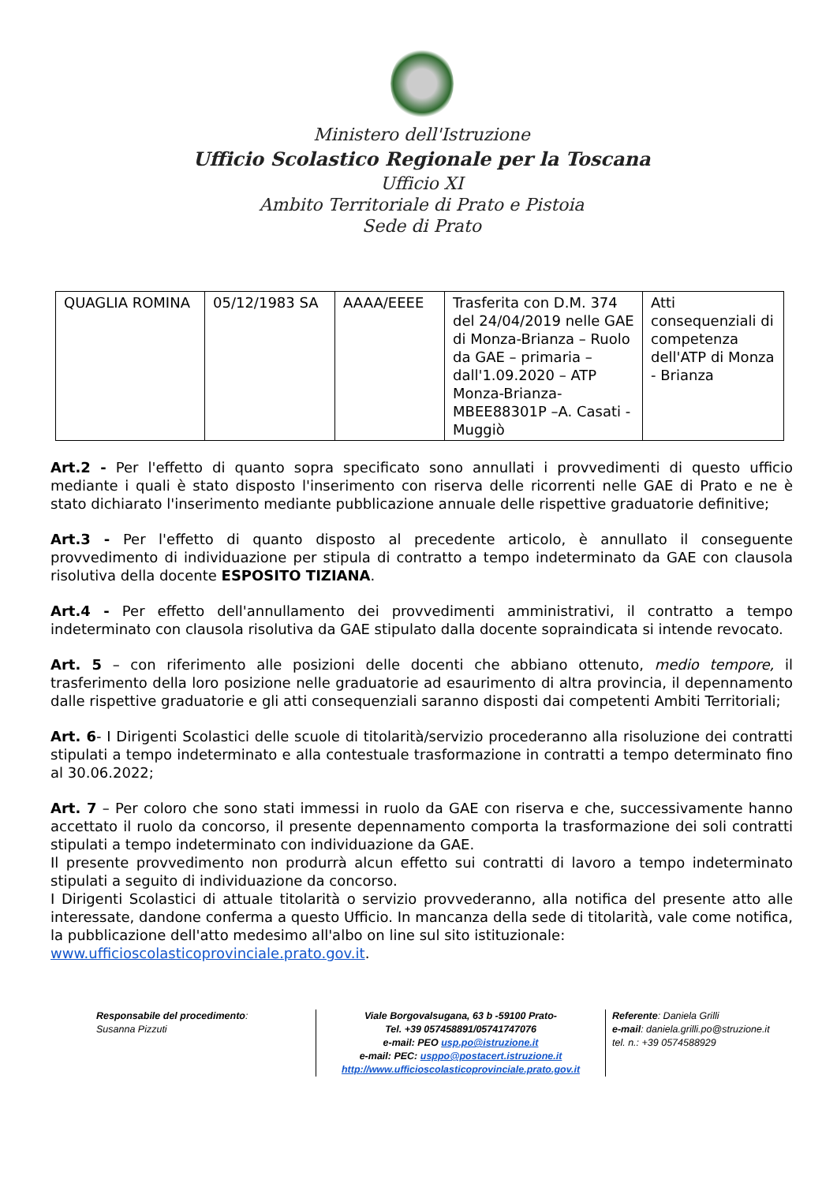Ministero dell'Istruzione
Ufficio Scolastico Regionale per la Toscana
Ufficio XI
Ambito Territoriale di Prato e Pistoia
Sede di Prato
| QUAGLIA ROMINA | 05/12/1983 SA | AAAA/EEEE | Trasferita con D.M. 374 del 24/04/2019 nelle GAE di Monza-Brianza – Ruolo da GAE – primaria – dall'1.09.2020 – ATP Monza-Brianza- MBEE88301P –A. Casati - Muggiò | Atti consequenziali di competenza dell'ATP di Monza - Brianza |
Art.2 - Per l'effetto di quanto sopra specificato sono annullati i provvedimenti di questo ufficio mediante i quali è stato disposto l'inserimento con riserva delle ricorrenti nelle GAE di Prato e ne è stato dichiarato l'inserimento mediante pubblicazione annuale delle rispettive graduatorie definitive;
Art.3 - Per l'effetto di quanto disposto al precedente articolo, è annullato il conseguente provvedimento di individuazione per stipula di contratto a tempo indeterminato da GAE con clausola risolutiva della docente ESPOSITO TIZIANA.
Art.4 - Per effetto dell'annullamento dei provvedimenti amministrativi, il contratto a tempo indeterminato con clausola risolutiva da GAE stipulato dalla docente sopraindicata si intende revocato.
Art. 5 – con riferimento alle posizioni delle docenti che abbiano ottenuto, medio tempore, il trasferimento della loro posizione nelle graduatorie ad esaurimento di altra provincia, il depennamento dalle rispettive graduatorie e gli atti consequenziali saranno disposti dai competenti Ambiti Territoriali;
Art. 6- I Dirigenti Scolastici delle scuole di titolarità/servizio procederanno alla risoluzione dei contratti stipulati a tempo indeterminato e alla contestuale trasformazione in contratti a tempo determinato fino al 30.06.2022;
Art. 7 – Per coloro che sono stati immessi in ruolo da GAE con riserva e che, successivamente hanno accettato il ruolo da concorso, il presente depennamento comporta la trasformazione dei soli contratti stipulati a tempo indeterminato con individuazione da GAE.
Il presente provvedimento non produrrà alcun effetto sui contratti di lavoro a tempo indeterminato stipulati a seguito di individuazione da concorso.
I Dirigenti Scolastici di attuale titolarità o servizio provvederanno, alla notifica del presente atto alle interessate, dandone conferma a questo Ufficio. In mancanza della sede di titolarità, vale come notifica, la pubblicazione dell'atto medesimo all'albo on line sul sito istituzionale:
www.ufficioscolasticoprovinciale.prato.gov.it.
Responsabile del procedimento:
Susanna Pizzuti
Viale Borgovalsugana, 63 b -59100 Prato-
Tel. +39 057458891/05741747076
e-mail: PEO usp.po@istruzione.it
e-mail: PEC: usppo@postacert.istruzione.it
http://www.ufficioscolasticoprovinciale.prato.gov.it
Referente: Daniela Grilli
e-mail: daniela.grilli.po@struzione.it
tel. n.: +39 0574588929